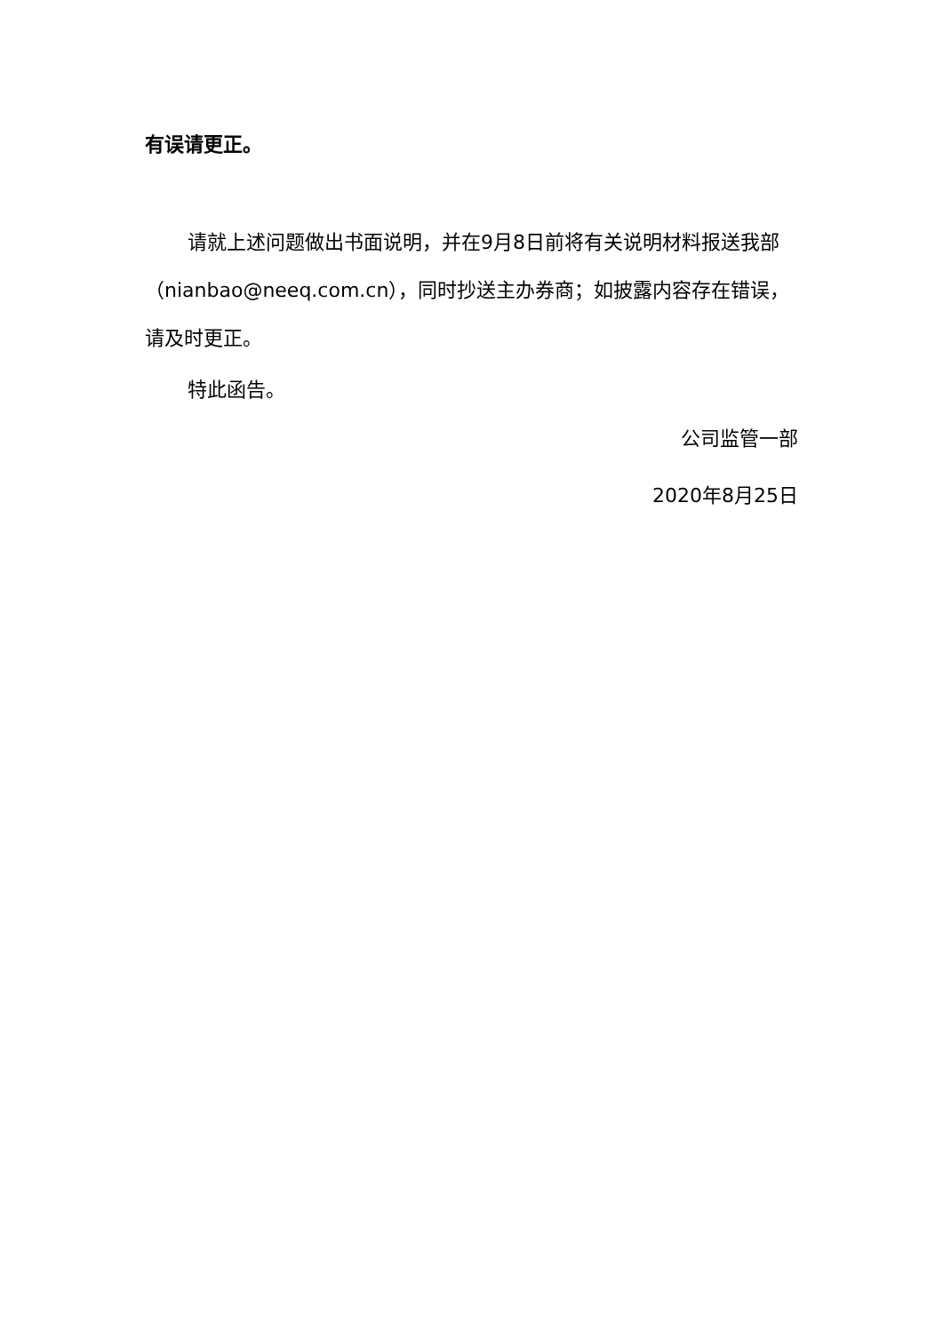有误请更正。
请就上述问题做出书面说明，并在9月8日前将有关说明材料报送我部（nianbao@neeq.com.cn），同时抄送主办券商；如披露内容存在错误，请及时更正。
特此函告。
公司监管一部
2020年8月25日